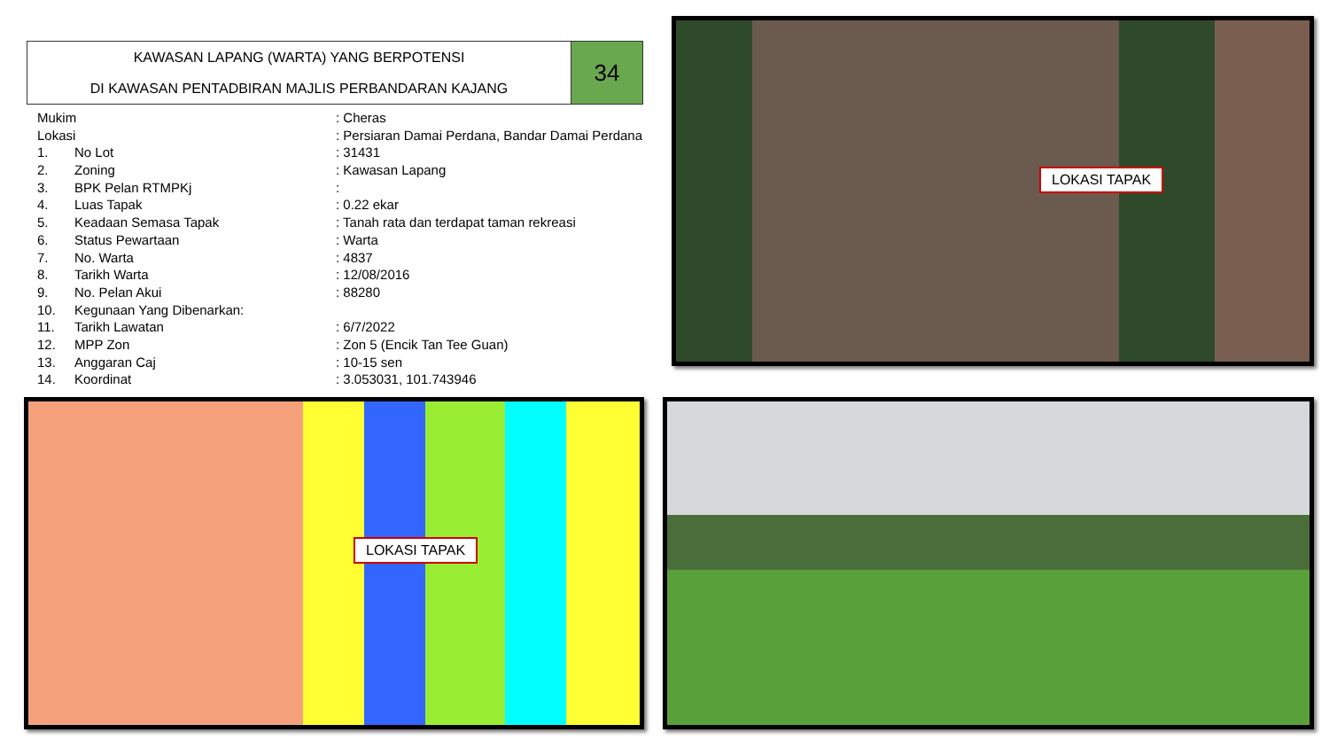KAWASAN LAPANG (WARTA) YANG BERPOTENSI
DI KAWASAN PENTADBIRAN MAJLIS PERBANDARAN KAJANG
34
| Mukim | | : Cheras |
| Lokasi | | : Persiaran Damai Perdana, Bandar Damai Perdana |
| 1. | No Lot | : 31431 |
| 2. | Zoning | : Kawasan Lapang |
| 3. | BPK Pelan RTMPKj | : |
| 4. | Luas Tapak | : 0.22 ekar |
| 5. | Keadaan Semasa Tapak | : Tanah rata dan terdapat taman rekreasi |
| 6. | Status Pewartaan | : Warta |
| 7. | No. Warta | : 4837 |
| 8. | Tarikh Warta | : 12/08/2016 |
| 9. | No. Pelan Akui | : 88280 |
| 10. | Kegunaan Yang Dibenarkan: | |
| 11. | Tarikh Lawatan | : 6/7/2022 |
| 12. | MPP Zon | : Zon 5 (Encik Tan Tee Guan) |
| 13. | Anggaran Caj | : 10-15 sen |
| 14. | Koordinat | : 3.053031, 101.743946 |
LOKASI TAPAK
LOKASI TAPAK